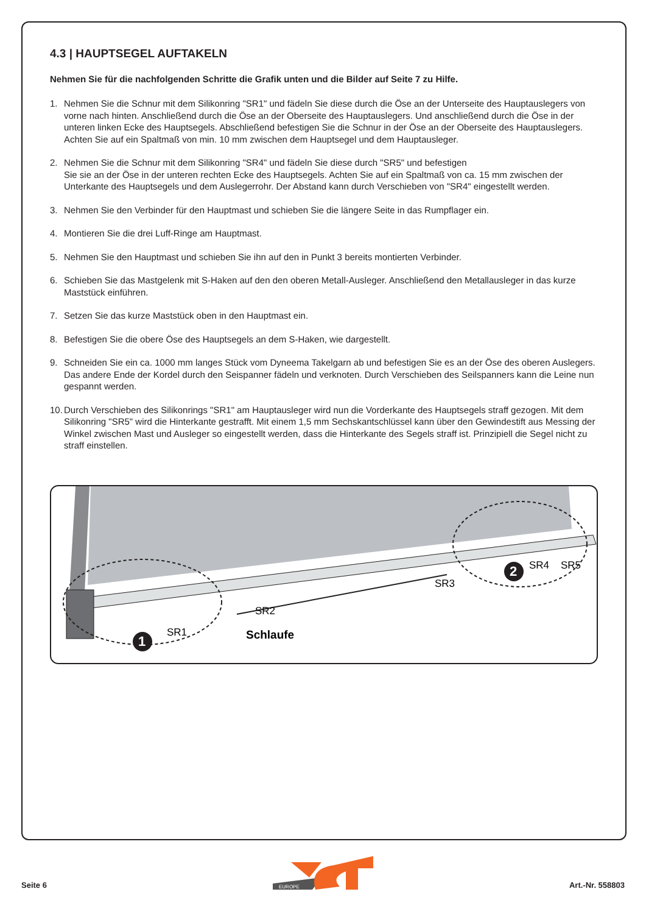4.3 | HAUPTSEGEL AUFTAKELN
Nehmen Sie für die nachfolgenden Schritte die Grafik unten und die Bilder auf Seite 7 zu Hilfe.
1. Nehmen Sie die Schnur mit dem Silikonring "SR1" und fädeln Sie diese durch die Öse an der Unterseite des Hauptauslegers von vorne nach hinten. Anschließend durch die Öse an der Oberseite des Hauptauslegers. Und anschließend durch die Öse in der unteren linken Ecke des Hauptsegels. Abschließend befestigen Sie die Schnur in der Öse an der Oberseite des Hauptauslegers. Achten Sie auf ein Spaltmaß von min. 10 mm zwischen dem Hauptsegel und dem Hauptausleger.
2. Nehmen Sie die Schnur mit dem Silikonring "SR4" und fädeln Sie diese durch "SR5" und befestigen
Sie sie an der Öse in der unteren rechten Ecke des Hauptsegels. Achten Sie auf ein Spaltmaß von ca. 15 mm zwischen der Unterkante des Hauptsegels und dem Auslegerrohr. Der Abstand kann durch Verschieben von "SR4" eingestellt werden.
3. Nehmen Sie den Verbinder für den Hauptmast und schieben Sie die längere Seite in das Rumpflager ein.
4. Montieren Sie die drei Luff-Ringe am Hauptmast.
5. Nehmen Sie den Hauptmast und schieben Sie ihn auf den in Punkt 3 bereits montierten Verbinder.
6. Schieben Sie das Mastgelenk mit S-Haken auf den den oberen Metall-Ausleger. Anschließend den Metallausleger in das kurze Maststück einführen.
7. Setzen Sie das kurze Maststück oben in den Hauptmast ein.
8. Befestigen Sie die obere Öse des Hauptsegels an dem S-Haken, wie dargestellt.
9. Schneiden Sie ein ca. 1000 mm langes Stück vom Dyneema Takelgarn ab und befestigen Sie es an der Öse des oberen Auslegers. Das andere Ende der Kordel durch den Seispanner fädeln und verknoten. Durch Verschieben des Seilspanners kann die Leine nun gespannt werden.
10. Durch Verschieben des Silikonrings "SR1" am Hauptausleger wird nun die Vorderkante des Hauptsegels straff gezogen. Mit dem Silikonring "SR5" wird die Hinterkante gestrafft. Mit einem 1,5 mm Sechskantschlüssel kann über den Gewindestift aus Messing der Winkel zwischen Mast und Ausleger so eingestellt werden, dass die Hinterkante des Segels straff ist. Prinzipiell die Segel nicht zu straff einstellen.
1
2
SR1
SR2
Schlaufe
SR3
SR4
SR5
EUROPE
Seite 6 Art.-Nr. 558803